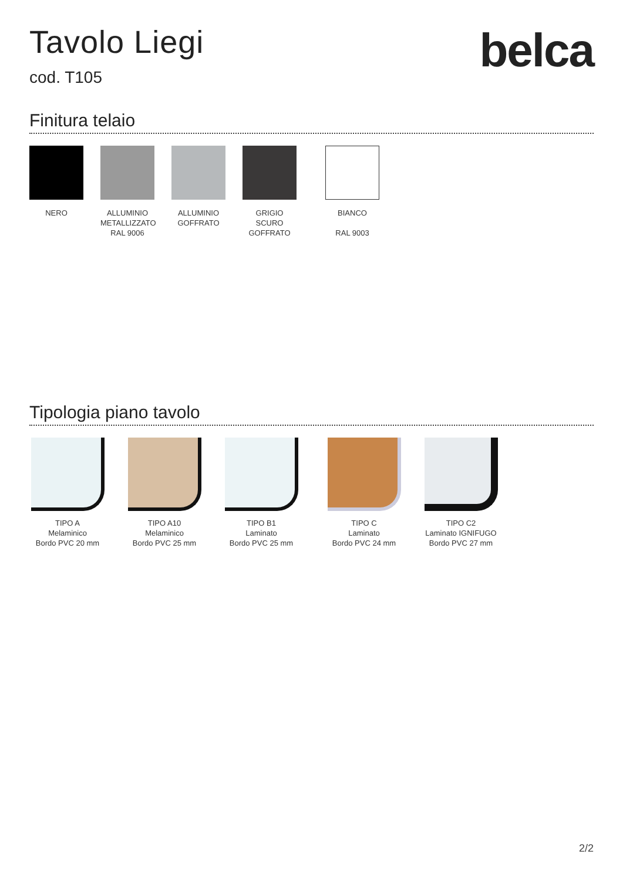Tavolo Liegi
cod. T105
belca
Finitura telaio
NERO ALLUMINIO
METALLIZZATO
RAL 9006
ALLUMINIO
GOFFRATO
GRIGIO
SCURO
GOFFRATO
BIANCO
RAL 9003
Tipologia piano tavolo
TIPO A
Melaminico
Bordo PVC 20 mm
TIPO A10
Melaminico
Bordo PVC 25 mm
TIPO B1
Laminato
Bordo PVC 25 mm
TIPO C
Laminato
Bordo PVC 24 mm
TIPO C2
Laminato IGNIFUGO
Bordo PVC 27 mm
2/2